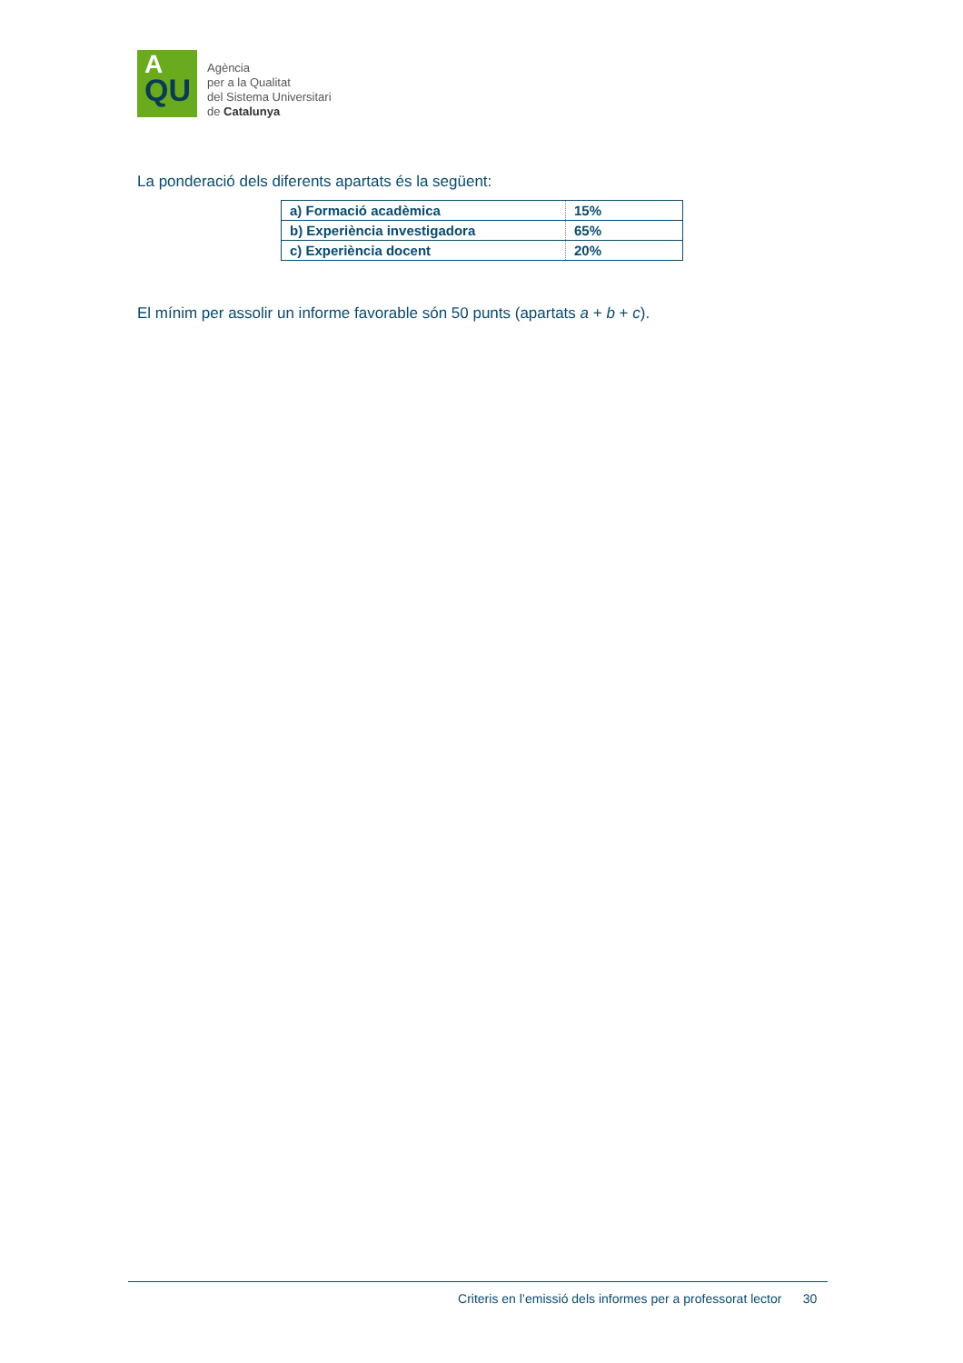A
QU
Agència
per a la Qualitat
del Sistema Universitari
de Catalunya
La ponderació dels diferents apartats és la següent:
| a) Formació acadèmica | 15% |
| b) Experiència investigadora | 65% |
| c) Experiència docent | 20% |
El mínim per assolir un informe favorable són 50 punts (apartats a + b + c).
Criteris en l’emissió dels informes per a professorat lector 30